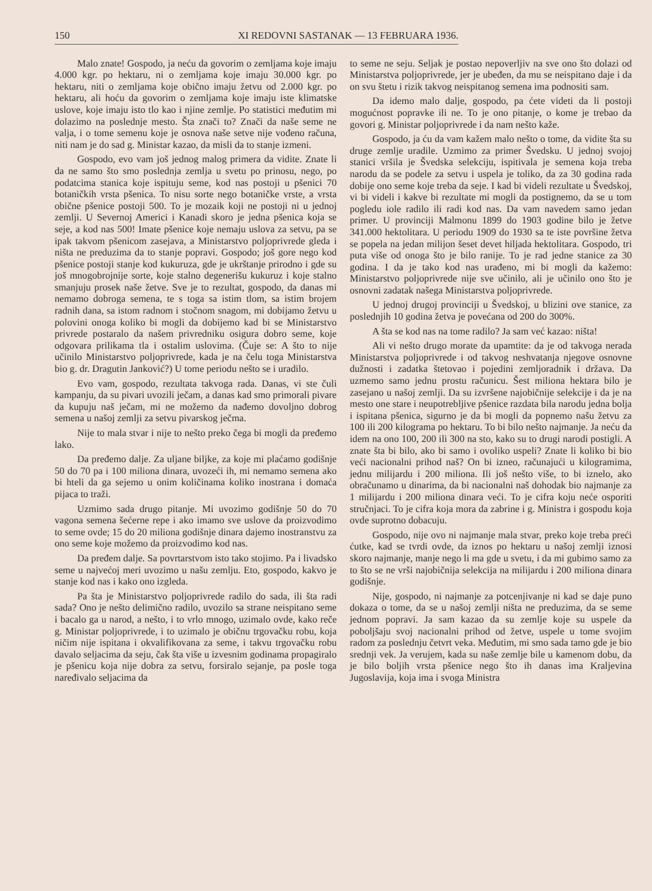150 XI REDOVNI SASTANAK — 13 FEBRUARA 1936.
Malo znate! Gospodo, ja neću da govorim o zemljama koje imaju 4.000 kgr. po hektaru, ni o zemljama koje imaju 30.000 kgr. po hektaru, niti o zemljama koje obično imaju žetvu od 2.000 kgr. po hektaru, ali hoću da govorim o zemljama koje imaju iste klimatske uslove, koje imaju isto tlo kao i njine zemlje. Po statistici međutim mi dolazimo na poslednje mesto. Šta znači to? Znači da naše seme ne valja, i o tome semenu koje je osnova naše setve nije vođeno računa, niti nam je do sad g. Ministar kazao, da misli da to stanje izmeni.
Gospodo, evo vam još jednog malog primera da vidite. Znate li da ne samo što smo poslednja zemlja u svetu po prinosu, nego, po podatcima stanica koje ispituju seme, kod nas postoji u pšenici 70 botaničkih vrsta pšenica. To nisu sorte nego botaničke vrste, a vrsta obične pšenice postoji 500. To je mozaik koji ne postoji ni u jednoj zemlji. U Severnoj Americi i Kanadi skoro je jedna pšenica koja se seje, a kod nas 500! Imate pšenice koje nemaju uslova za setvu, pa se ipak takvom pšenicom zasejava, a Ministarstvo poljoprivrede gleda i ništa ne preduzima da to stanje popravi. Gospodo; još gore nego kod pšenice postoji stanje kod kukuruza, gde je ukrštanje prirodno i gde su još mnogobrojnije sorte, koje stalno degenerišu kukuruz i koje stalno smanjuju prosek naše žetve. Sve je to rezultat, gospodo, da danas mi nemamo dobroga semena, te s toga sa istim tlom, sa istim brojem radnih dana, sa istom radnom i stočnom snagom, mi dobijamo žetvu u polovini onoga koliko bi mogli da dobijemo kad bi se Ministarstvo privrede postaralo da našem privredniku osigura dobro seme, koje odgovara prilikama tla i ostalim uslovima. (Čuje se: A što to nije učinilo Ministarstvo poljoprivrede, kada je na čelu toga Ministarstva bio g. dr. Dragutin Janković?) U tome periodu nešto se i uradilo.
Evo vam, gospodo, rezultata takvoga rada. Danas, vi ste čuli kampanju, da su pivari uvozili ječam, a danas kad smo primorali pivare da kupuju naš ječam, mi ne možemo da nađemo dovoljno dobrog semena u našoj zemlji za setvu pivarskog ječma.
Nije to mala stvar i nije to nešto preko čega bi mogli da pređemo lako.
Da pređemo dalje. Za uljane biljke, za koje mi plaćamo godišnje 50 do 70 pa i 100 miliona dinara, uvozeći ih, mi nemamo semena ako bi hteli da ga sejemo u onim količinama koliko inostrana i domaća pijaca to traži.
Uzmimo sada drugo pitanje. Mi uvozimo godišnje 50 do 70 vagona semena šećerne repe i ako imamo sve uslove da proizvodimo to seme ovde; 15 do 20 miliona godišnje dinara dajemo inostranstvu za ono seme koje možemo da proizvodimo kod nas.
Da pređem dalje. Sa povrtarstvom isto tako stojimo. Pa i livadsko seme u najvećoj meri uvozimo u našu zemlju. Eto, gospodo, kakvo je stanje kod nas i kako ono izgleda.
Pa šta je Ministarstvo poljoprivrede radilo do sada, ili šta radi sada? Ono je nešto delimično radilo, uvozilo sa strane neispitano seme i bacalo ga u narod, a nešto, i to vrlo mnogo, uzimalo ovde, kako reče g. Ministar poljoprivrede, i to uzimalo je običnu trgovačku robu, koja ničim nije ispitana i okvalifikovana za seme, i takvu trgovačku robu davalo seljacima da seju, čak šta više u izvesnim godinama propagiralo je pšenicu koja nije dobra za setvu, forsiralo sejanje, pa posle toga naređivalo seljacima da
to seme ne seju. Seljak je postao nepoverljiv na sve ono što dolazi od Ministarstva poljoprivrede, jer je ubeđen, da mu se neispitano daje i da on svu štetu i rizik takvog neispitanog semena ima podnositi sam.
Da idemo malo dalje, gospodo, pa ćete videti da li postoji mogućnost popravke ili ne. To je ono pitanje, o kome je trebao da govori g. Ministar poljoprivrede i da nam nešto kaže.
Gospodo, ja ću da vam kažem malo nešto o tome, da vidite šta su druge zemlje uradile. Uzmimo za primer Švedsku. U jednoj svojoj stanici vršila je Švedska selekciju, ispitivala je semena koja treba narodu da se podele za setvu i uspela je toliko, da za 30 godina rada dobije ono seme koje treba da seje. I kad bi videli rezultate u Švedskoj, vi bi videli i kakve bi rezultate mi mogli da postignemo, da se u tom pogledu iole radilo ili radi kod nas. Da vam navedem samo jedan primer. U provinciji Malmonu 1899 do 1903 godine bilo je žetve 341.000 hektolitara. U periodu 1909 do 1930 sa te iste površine žetva se popela na jedan milijon šeset devet hiljada hektolitara. Gospodo, tri puta više od onoga što je bilo ranije. To je rad jedne stanice za 30 godina. I da je tako kod nas urađeno, mi bi mogli da kažemo: Ministarstvo poljoprivrede nije sve učinilo, ali je učinilo ono što je osnovni zadatak našega Ministarstva poljoprivrede.
U jednoj drugoj provinciji u Švedskoj, u blizini ove stanice, za poslednjih 10 godina žetva je povećana od 200 do 300%.
A šta se kod nas na tome radilo? Ja sam već kazao: ništa!
Ali vi nešto drugo morate da upamtite: da je od takvoga nerada Ministarstva poljoprivrede i od takvog neshvatanja njegove osnovne dužnosti i zadatka štetovao i pojedini zemljoradnik i država. Da uzmemo samo jednu prostu računicu. Šest miliona hektara bilo je zasejano u našoj zemlji. Da su izvršene najobičnije selekcije i da je na mesto one stare i neupotrebljive pšenice razdata bila narodu jedna bolja i ispitana pšenica, sigurno je da bi mogli da popnemo našu žetvu za 100 ili 200 kilograma po hektaru. To bi bilo nešto najmanje. Ja neću da idem na ono 100, 200 ili 300 na sto, kako su to drugi narodi postigli. A znate šta bi bilo, ako bi samo i ovoliko uspeli? Znate li koliko bi bio veći nacionalni prihod naš? On bi izneo, računajući u kilogramima, jednu milijardu i 200 miliona. Ili još nešto više, to bi iznelo, ako obračunamo u dinarima, da bi nacionalni naš dohodak bio najmanje za 1 milijardu i 200 miliona dinara veći. To je cifra koju neće osporiti stručnjaci. To je cifra koja mora da zabrine i g. Ministra i gospodu koja ovde suprotno dobacuju.
Gospodo, nije ovo ni najmanje mala stvar, preko koje treba preći ćutke, kad se tvrdi ovde, da iznos po hektaru u našoj zemlji iznosi skoro najmanje, manje nego li ma gde u svetu, i da mi gubimo samo za to što se ne vrši najobičnija selekcija na milijardu i 200 miliona dinara godišnje.
Nije, gospodo, ni najmanje za potcenjivanje ni kad se daje puno dokaza o tome, da se u našoj zemlji ništa ne preduzima, da se seme jednom popravi. Ja sam kazao da su zemlje koje su uspele da poboljšaju svoj nacionalni prihod od žetve, uspele u tome svojim radom za poslednju četvrt veka. Međutim, mi smo sada tamo gde je bio srednji vek. Ja verujem, kada su naše zemlje bile u kamenom dobu, da je bilo boljih vrsta pšenice nego što ih danas ima Kraljevina Jugoslavija, koja ima i svoga Ministra